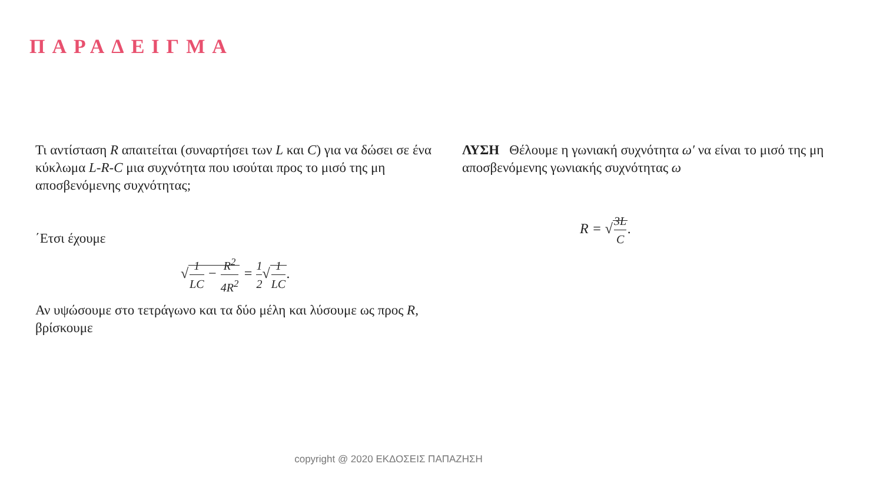ΠΑΡΑΔΕΙΓΜΑ
Τι αντίσταση R απαιτείται (συναρτήσει των L και C) για να δώσει σε ένα κύκλωμα L-R-C μια συχνότητα που ισούται προς το μισό της μη αποσβενόμενης συχνότητας;
΄Ετσι έχουμε
√1 LC − R<sup>2</sup> 4R<sup>2</sup> = 1 2√1 LC.
Αν υψώσουμε στο τετράγωνο και τα δύο μέλη και λύσουμε ως προς R, βρίσκουμε
ΛΥΣΗ Θέλουμε η γωνιακή συχνότητα ω′ να είναι το μισό της μη αποσβενόμενης γωνιακής συχνότητας ω
R = √3L C.
copyright @ 2020 ΕΚΔΟΣΕΙΣ ΠΑΠΑΖΗΣΗ